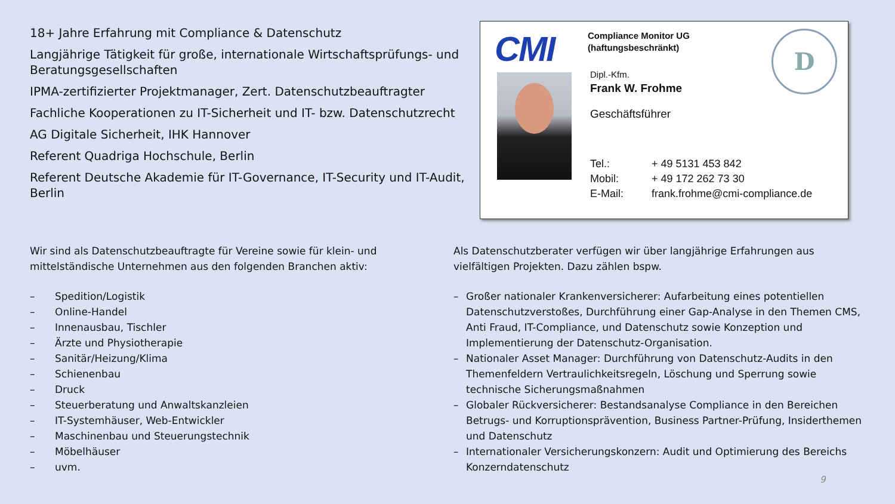18+ Jahre Erfahrung mit Compliance & Datenschutz
Langjährige Tätigkeit für große, internationale Wirtschaftsprüfungs- und Beratungsgesellschaften
IPMA-zertifizierter Projektmanager, Zert. Datenschutzbeauftragter
Fachliche Kooperationen zu IT-Sicherheit und IT- bzw. Datenschutzrecht
AG Digitale Sicherheit, IHK Hannover
Referent Quadriga Hochschule, Berlin
Referent Deutsche Akademie für IT-Governance, IT-Security und IT-Audit, Berlin
CMI
Compliance Monitor UG
(haftungsbeschränkt)
D
Dipl.-Kfm.
Frank W. Frohme
Geschäftsführer
Tel.: + 49 5131 453 842
Mobil: + 49 172 262 73 30
E-Mail: frank.frohme@cmi-compliance.de
Wir sind als Datenschutzbeauftragte für Vereine sowie für klein- und mittelständische Unternehmen aus den folgenden Branchen aktiv:
– Spedition/Logistik
– Online-Handel
– Innenausbau, Tischler
– Ärzte und Physiotherapie
– Sanitär/Heizung/Klima
– Schienenbau
– Druck
– Steuerberatung und Anwaltskanzleien
– IT-Systemhäuser, Web-Entwickler
– Maschinenbau und Steuerungstechnik
– Möbelhäuser
– uvm.
Als Datenschutzberater verfügen wir über langjährige Erfahrungen aus vielfältigen Projekten. Dazu zählen bspw.
– Großer nationaler Krankenversicherer: Aufarbeitung eines potentiellen Datenschutzverstoßes, Durchführung einer Gap-Analyse in den Themen CMS, Anti Fraud, IT-Compliance, und Datenschutz sowie Konzeption und Implementierung der Datenschutz-Organisation.
– Nationaler Asset Manager: Durchführung von Datenschutz-Audits in den Themenfeldern Vertraulichkeitsregeln, Löschung und Sperrung sowie technische Sicherungsmaßnahmen
– Globaler Rückversicherer: Bestandsanalyse Compliance in den Bereichen Betrugs- und Korruptionsprävention, Business Partner-Prüfung, Insiderthemen und Datenschutz
– Internationaler Versicherungskonzern: Audit und Optimierung des Bereichs Konzerndatenschutz
9